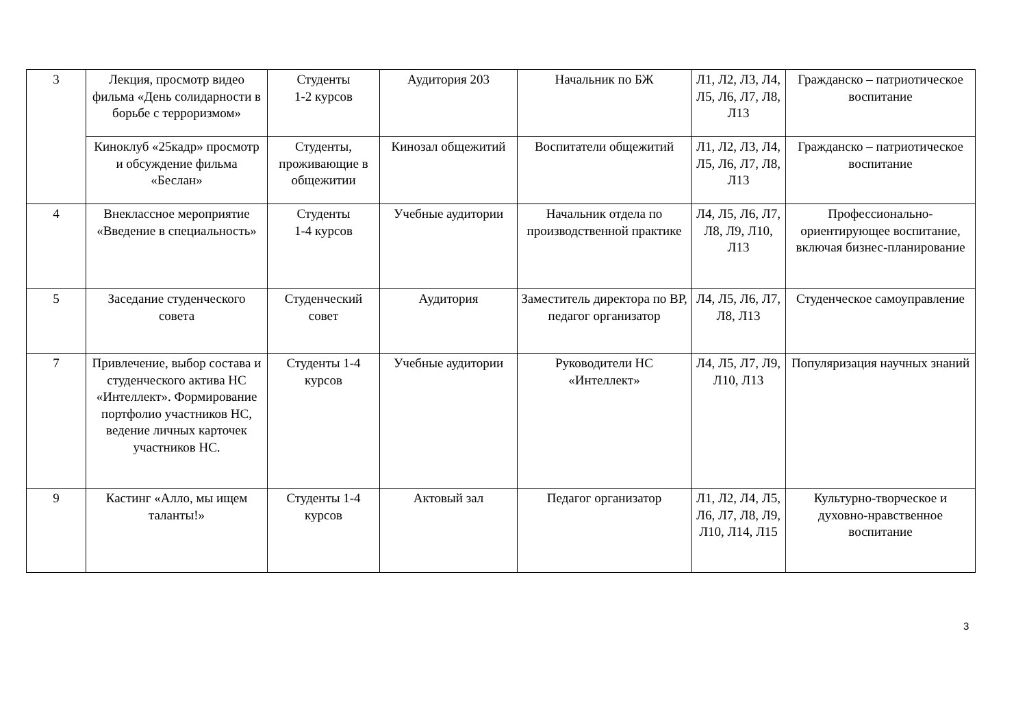| 3 | Лекция, просмотр видео фильма «День солидарности в борьбе с терроризмом» | Студенты 1-2 курсов | Аудитория 203 | Начальник по БЖ | Л1, Л2, Л3, Л4, Л5, Л6, Л7, Л8, Л13 | Гражданско – патриотическое воспитание |
| | Киноклуб «25кадр» просмотр и обсуждение фильма «Беслан» | Студенты, проживающие в общежитии | Кинозал общежитий | Воспитатели общежитий | Л1, Л2, Л3, Л4, Л5, Л6, Л7, Л8, Л13 | Гражданско – патриотическое воспитание |
| 4 | Внеклассное мероприятие «Введение в специальность» | Студенты 1-4 курсов | Учебные аудитории | Начальник отдела по производственной практике | Л4, Л5, Л6, Л7, Л8, Л9, Л10, Л13 | Профессионально-ориентирующее воспитание, включая бизнес-планирование |
| 5 | Заседание студенческого совета | Студенческий совет | Аудитория | Заместитель директора по ВР, педагог организатор | Л4, Л5, Л6, Л7, Л8, Л13 | Студенческое самоуправление |
| 7 | Привлечение, выбор состава и студенческого актива НС «Интеллект». Формирование портфолио участников НС, ведение личных карточек участников НС. | Студенты 1-4 курсов | Учебные аудитории | Руководители НС «Интеллект» | Л4, Л5, Л7, Л9, Л10, Л13 | Популяризация научных знаний |
| 9 | Кастинг «Алло, мы ищем таланты!» | Студенты 1-4 курсов | Актовый зал | Педагог организатор | Л1, Л2, Л4, Л5, Л6, Л7, Л8, Л9, Л10, Л14, Л15 | Культурно-творческое и духовно-нравственное воспитание |
3